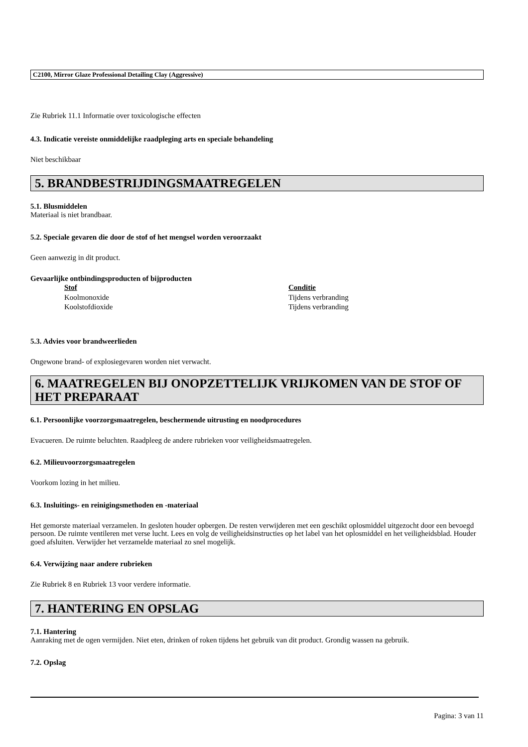C2100, Mirror Glaze Professional Detailing Clay (Aggressive)
Zie Rubriek 11.1 Informatie over toxicologische effecten
4.3. Indicatie vereiste onmiddelijke raadpleging arts en speciale behandeling
Niet beschikbaar
5. BRANDBESTRIJDINGSMAATREGELEN
5.1. Blusmiddelen
Materiaal is niet brandbaar.
5.2. Speciale gevaren die door de stof of het mengsel worden veroorzaakt
Geen aanwezig in dit product.
Gevaarlijke ontbindingsproducten of bijproducten
| Stof | Conditie |
| --- | --- |
| Koolmonoxide | Tijdens verbranding |
| Koolstofdioxide | Tijdens verbranding |
5.3. Advies voor brandweerlieden
Ongewone brand- of explosiegevaren worden niet verwacht.
6. MAATREGELEN BIJ ONOPZETTELIJK VRIJKOMEN VAN DE STOF OF HET PREPARAAT
6.1. Persoonlijke voorzorgsmaatregelen, beschermende uitrusting en noodprocedures
Evacueren. De ruimte beluchten. Raadpleeg de andere rubrieken voor veiligheidsmaatregelen.
6.2. Milieuvoorzorgsmaatregelen
Voorkom lozing in het milieu.
6.3. Insluitings- en reinigingsmethoden en -materiaal
Het gemorste materiaal verzamelen. In gesloten houder opbergen. De resten verwijderen met een geschikt oplosmiddel uitgezocht door een bevoegd persoon. De ruimte ventileren met verse lucht. Lees en volg de veiligheidsinstructies op het label van het oplosmiddel en het veiligheidsblad. Houder goed afsluiten. Verwijder het verzamelde materiaal zo snel mogelijk.
6.4. Verwijzing naar andere rubrieken
Zie Rubriek 8 en Rubriek 13 voor verdere informatie.
7. HANTERING EN OPSLAG
7.1. Hantering
Aanraking met de ogen vermijden. Niet eten, drinken of roken tijdens het gebruik van dit product. Grondig wassen na gebruik.
7.2. Opslag
Pagina: 3 van 11